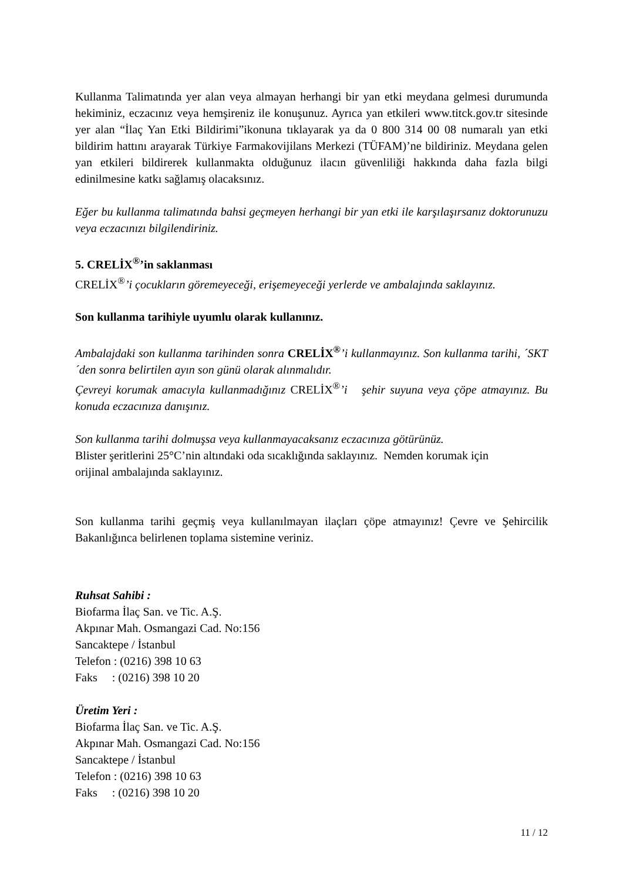Kullanma Talimatında yer alan veya almayan herhangi bir yan etki meydana gelmesi durumunda hekiminiz, eczacınız veya hemşireniz ile konuşunuz. Ayrıca yan etkileri www.titck.gov.tr sitesinde yer alan “İlaç Yan Etki Bildirimi”ikonuna tıklayarak ya da 0 800 314 00 08 numaralı yan etki bildirim hattını arayarak Türkiye Farmakovijilans Merkezi (TÜFAM)’ne bildiriniz. Meydana gelen yan etkileri bildirerek kullanmakta olduğunuz ilacın güvenliliği hakkında daha fazla bilgi edinilmesine katkı sağlamış olacaksınız.
Eğer bu kullanma talimatında bahsi geçmeyen herhangi bir yan etki ile karşılaşırsanız doktorunuzu veya eczacınızı bilgilendiriniz.
5. CRELİX<sup>®</sup>’in saklanması
CRELİX<sup>®</sup>’i çocukların göremeyeceği, erişemeyeceği yerlerde ve ambalajında saklayınız.
Son kullanma tarihiyle uyumlu olarak kullanınız.
Ambalajdaki son kullanma tarihinden sonra CRELİX<sup>®</sup>’i kullanmayınız. Son kullanma tarihi, ´SKT´den sonra belirtilen ayın son günü olarak alınmalıdır.
Çevreyi korumak amacıyla kullanmadığınız CRELİX<sup>®</sup>’i şehir suyuna veya çöpe atmayınız. Bu konuda eczacınıza danışınız.
Son kullanma tarihi dolmuşsa veya kullanmayacaksanız eczacınıza götürünüz.
Blister şeritlerini 25°C’nin altındaki oda sıcaklığında saklayınız. Nemden korumak için
orijinal ambalajında saklayınız.
Son kullanma tarihi geçmiş veya kullanılmayan ilaçları çöpe atmayınız! Çevre ve Şehircilik Bakanlığınca belirlenen toplama sistemine veriniz.
Ruhsat Sahibi :
Biofarma İlaç San. ve Tic. A.Ş.
Akpınar Mah. Osmangazi Cad. No:156
Sancaktepe / İstanbul
Telefon : (0216) 398 10 63
Faks : (0216) 398 10 20
Üretim Yeri :
Biofarma İlaç San. ve Tic. A.Ş.
Akpınar Mah. Osmangazi Cad. No:156
Sancaktepe / İstanbul
Telefon : (0216) 398 10 63
Faks : (0216) 398 10 20
11 / 12